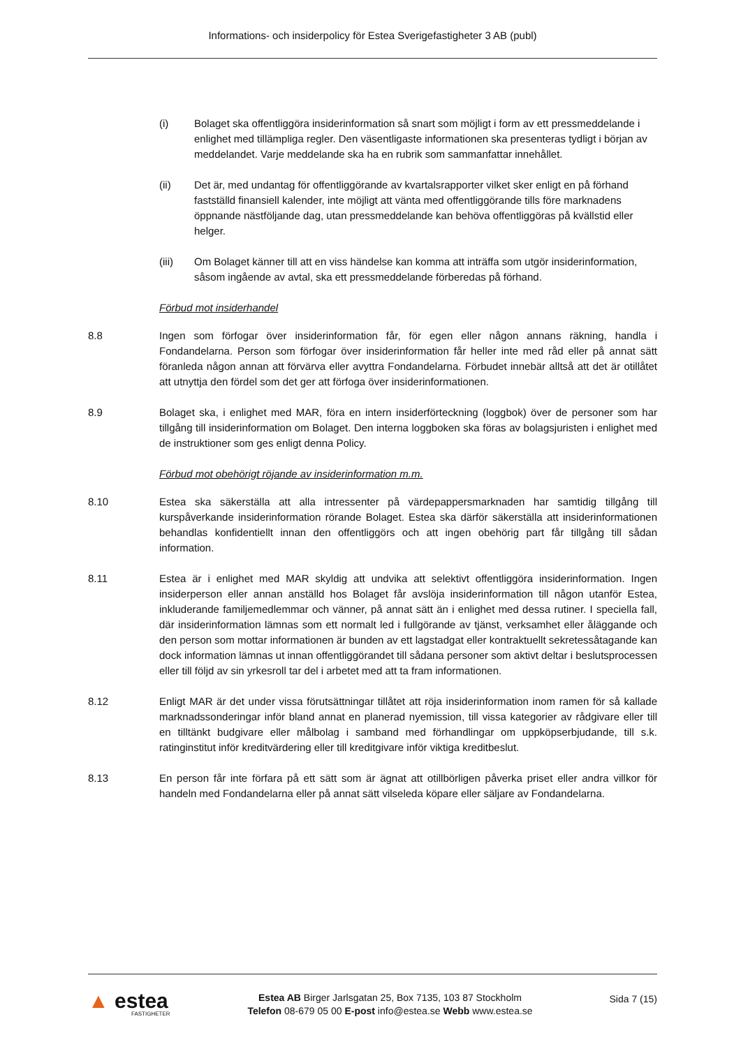Informations- och insiderpolicy för Estea Sverigefastigheter 3 AB (publ)
(i) Bolaget ska offentliggöra insiderinformation så snart som möjligt i form av ett pressmeddelande i enlighet med tillämpliga regler. Den väsentligaste informationen ska presenteras tydligt i början av meddelandet. Varje meddelande ska ha en rubrik som sammanfattar innehållet.
(ii) Det är, med undantag för offentliggörande av kvartalsrapporter vilket sker enligt en på förhand fastställd finansiell kalender, inte möjligt att vänta med offentliggörande tills före marknadens öppnande nästföljande dag, utan pressmeddelande kan behöva offentliggöras på kvällstid eller helger.
(iii) Om Bolaget känner till att en viss händelse kan komma att inträffa som utgör insiderinformation, såsom ingående av avtal, ska ett pressmeddelande förberedas på förhand.
Förbud mot insiderhandel
8.8 Ingen som förfogar över insiderinformation får, för egen eller någon annans räkning, handla i Fondandelarna. Person som förfogar över insiderinformation får heller inte med råd eller på annat sätt föranleda någon annan att förvärva eller avyttra Fondandelarna. Förbudet innebär alltså att det är otillåtet att utnyttja den fördel som det ger att förfoga över insiderinformationen.
8.9 Bolaget ska, i enlighet med MAR, föra en intern insiderförteckning (loggbok) över de personer som har tillgång till insiderinformation om Bolaget. Den interna loggboken ska föras av bolagsjuristen i enlighet med de instruktioner som ges enligt denna Policy.
Förbud mot obehörigt röjande av insiderinformation m.m.
8.10 Estea ska säkerställa att alla intressenter på värdepappersmarknaden har samtidig tillgång till kurspåverkande insiderinformation rörande Bolaget. Estea ska därför säkerställa att insiderinformationen behandlas konfidentiellt innan den offentliggörs och att ingen obehörig part får tillgång till sådan information.
8.11 Estea är i enlighet med MAR skyldig att undvika att selektivt offentliggöra insiderinformation. Ingen insiderperson eller annan anställd hos Bolaget får avslöja insiderinformation till någon utanför Estea, inkluderande familjemedlemmar och vänner, på annat sätt än i enlighet med dessa rutiner. I speciella fall, där insiderinformation lämnas som ett normalt led i fullgörande av tjänst, verksamhet eller åläggande och den person som mottar informationen är bunden av ett lagstadgat eller kontraktuellt sekretessåtagande kan dock information lämnas ut innan offentliggörandet till sådana personer som aktivt deltar i beslutsprocessen eller till följd av sin yrkesroll tar del i arbetet med att ta fram informationen.
8.12 Enligt MAR är det under vissa förutsättningar tillåtet att röja insiderinformation inom ramen för så kallade marknadssonderingar inför bland annat en planerad nyemission, till vissa kategorier av rådgivare eller till en tilltänkt budgivare eller målbolag i samband med förhandlingar om uppköpserbjudande, till s.k. ratinginstitut inför kreditvärdering eller till kreditgivare inför viktiga kreditbeslut.
8.13 En person får inte förfara på ett sätt som är ägnat att otillbörligen påverka priset eller andra villkor för handeln med Fondandelarna eller på annat sätt vilseleda köpare eller säljare av Fondandelarna.
▲ estea
FASTIGHETER
Estea AB Birger Jarlsgatan 25, Box 7135, 103 87 Stockholm
Telefon 08-679 05 00 E-post info@estea.se Webb www.estea.se
Sida 7 (15)